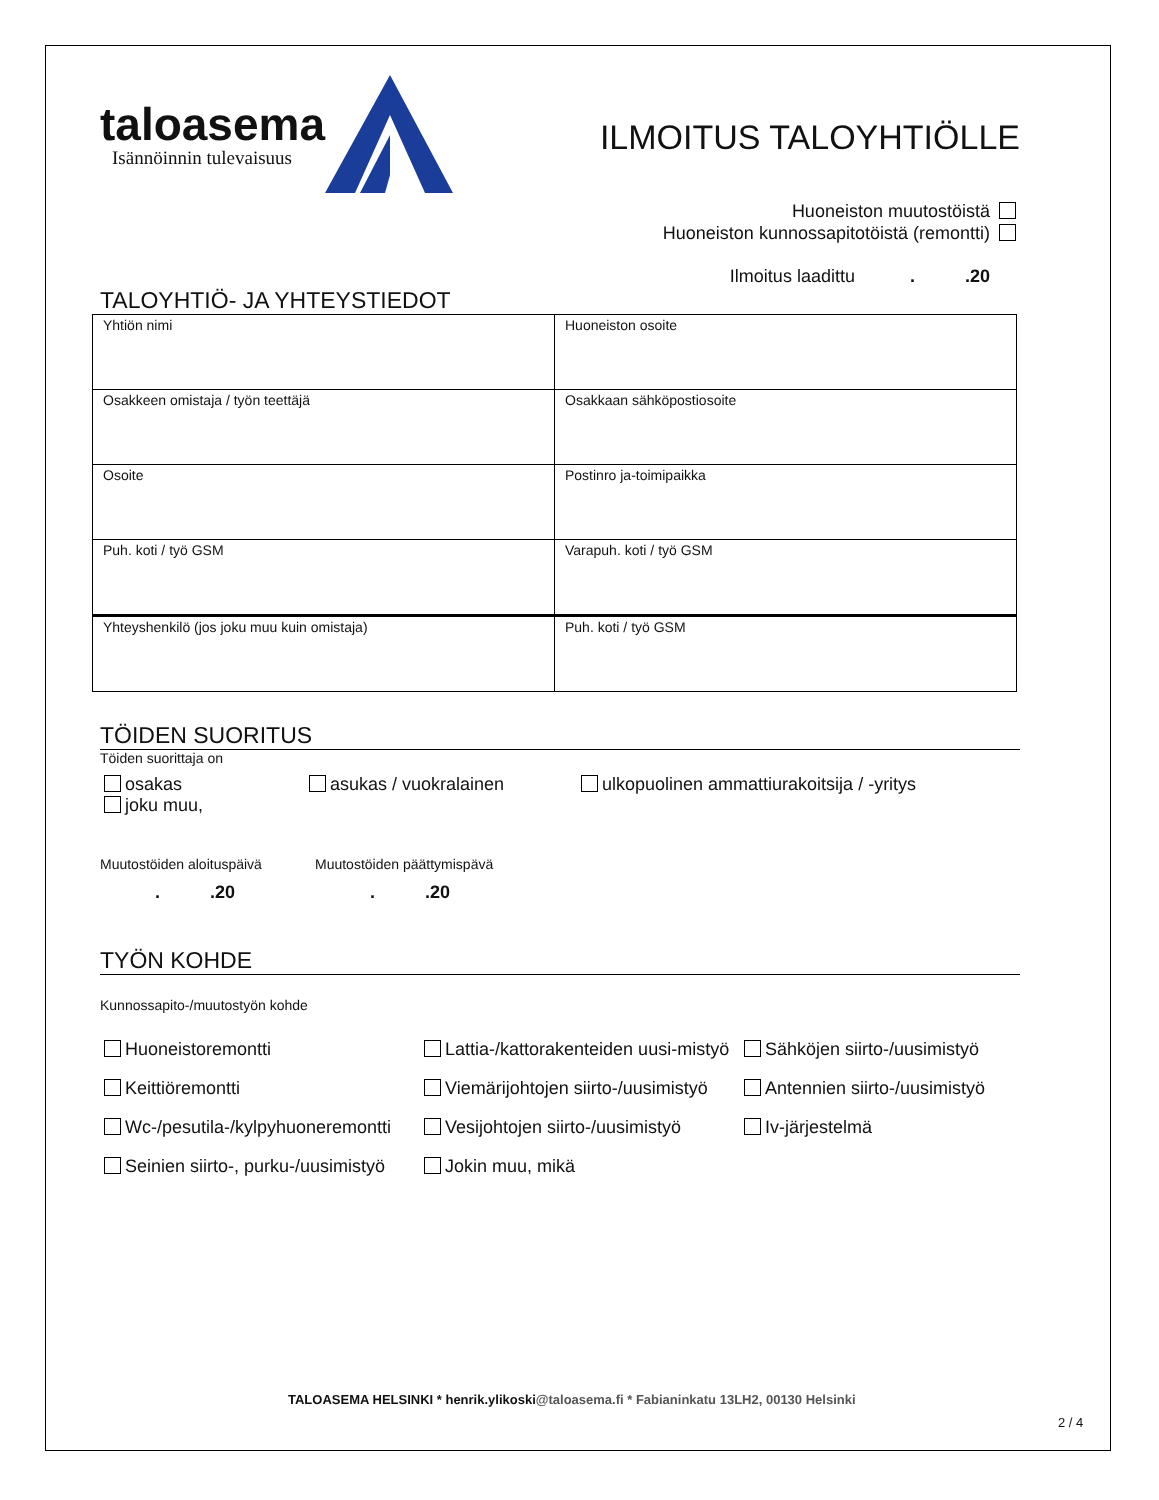taloasema
Isännöinnin tulevaisuus
ILMOITUS TALOYHTIÖLLE
Huoneiston muutostöistä
Huoneiston kunnossapitotöistä (remontti)
Ilmoitus laadittu . .20
TALOYHTIÖ- JA YHTEYSTIEDOT
| Yhtiön nimi | Huoneiston osoite |
| Osakkeen omistaja / työn teettäjä | Osakkaan sähköpostiosoite |
| Osoite | Postinro ja-toimipaikka |
| Puh. koti / työ GSM | Varapuh. koti / työ GSM |
| Yhteyshenkilö (jos joku muu kuin omistaja) | Puh. koti / työ GSM |
TÖIDEN SUORITUS
Töiden suorittaja on
osakas
joku muu,
asukas / vuokralainen ulkopuolinen ammattiurakoitsija / -yritys
Muutostöiden aloituspäivä
. .20
Muutostöiden päättymispävä
. .20
TYÖN KOHDE
Kunnossapito-/muutostyön kohde
Huoneistoremontti
Lattia-/kattorakenteiden uusi-mistyö
Sähköjen siirto-/uusimistyö
Keittiöremontti
Viemärijohtojen siirto-/uusimistyö
Antennien siirto-/uusimistyö
Wc-/pesutila-/kylpyhuoneremontti
Vesijohtojen siirto-/uusimistyö
Iv-järjestelmä
Seinien siirto-, purku-/uusimistyö
Jokin muu, mikä
TALOASEMA HELSINKI * henrik.ylikoski@taloasema.fi * Fabianinkatu 13LH2, 00130 Helsinki
2 / 4